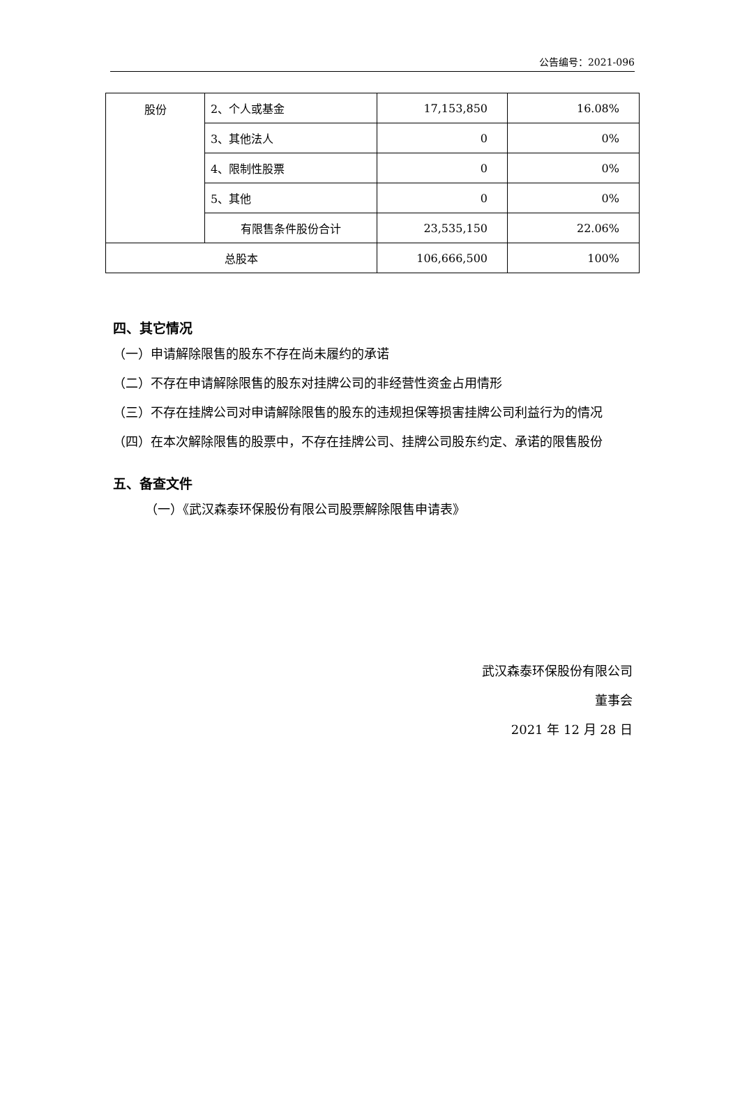公告编号：2021-096
| 股份 | 2、个人或基金 | 17,153,850 | 16.08% |
| | 3、其他法人 | 0 | 0% |
| | 4、限制性股票 | 0 | 0% |
| | 5、其他 | 0 | 0% |
| | 有限售条件股份合计 | 23,535,150 | 22.06% |
| 总股本 | | 106,666,500 | 100% |
四、其它情况
（一）申请解除限售的股东不存在尚未履约的承诺
（二）不存在申请解除限售的股东对挂牌公司的非经营性资金占用情形
（三）不存在挂牌公司对申请解除限售的股东的违规担保等损害挂牌公司利益行为的情况
（四）在本次解除限售的股票中，不存在挂牌公司、挂牌公司股东约定、承诺的限售股份
五、备查文件
（一）《武汉森泰环保股份有限公司股票解除限售申请表》
武汉森泰环保股份有限公司
董事会
2021 年 12 月 28 日